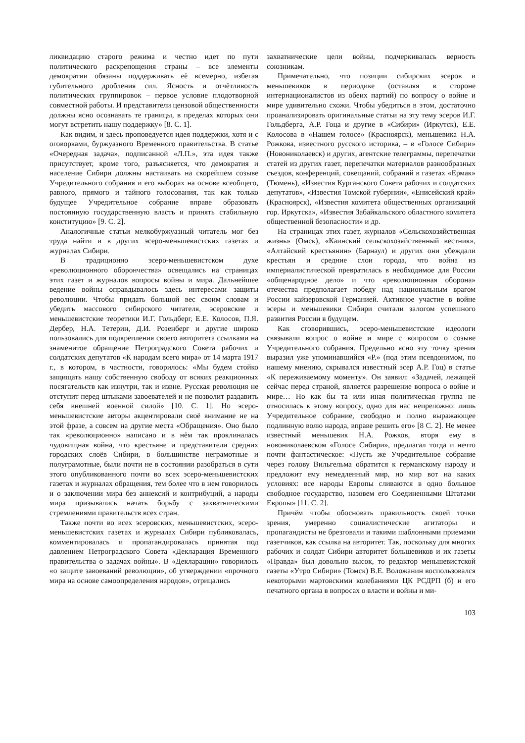ликвидацию старого режима и честно идет по пути политического раскрепощения страны – все элементы демократии обязаны поддерживать её всемерно, избегая губительного дробления сил. Ясность и отчётливость политических группировок – первое условие плодотворной совместной работы. И представители цензовой общественности должны ясно осознавать те границы, в пределах которых они могут встретить нашу поддержку» [8. С. 1].
Как видим, и здесь проповедуется идея поддержки, хотя и с оговорками, буржуазного Временного правительства. В статье «Очередная задача», подписанной «Л.П.», эта идея также присутствует, кроме того, разъясняется, что демократия и население Сибири должны настаивать на скорейшем созыве Учредительного собрания и его выборах на основе всеобщего, равного, прямого и тайного голосования, так как только будущее Учредительное собрание вправе образовать постоянную государственную власть и принять стабильную конституцию» [9. С. 2].
Аналогичные статьи мелкобуржуазный читатель мог без труда найти и в других эсеро-меньшевистских газетах и журналах Сибири.
В традиционно эсеро-меньшевистском духе «революционного оборончества» освещались на страницах этих газет и журналов вопросы войны и мира. Дальнейшее ведение войны оправдывалось здесь интересами защиты революции. Чтобы придать большой вес своим словам и убедить массового сибирского читателя, эсеровские и меньшевистские теоретики И.Г. Гольдберг, Е.Е. Колосов, П.Я. Дербер, Н.А. Тетерин, Д.И. Розенберг и другие широко пользовались для подкрепления своего авторитета ссылками на знаменитое обращение Петроградского Совета рабочих и солдатских депутатов «К народам всего мира» от 14 марта 1917 г., в котором, в частности, говорилось: «Мы будем стойко защищать нашу собственную свободу от всяких реакционных посягательств как изнутри, так и извне. Русская революция не отступит перед штыками завоевателей и не позволит раздавить себя внешней военной силой» [10. С. 1]. Но эсеро-меньшевистские авторы акцентировали своё внимание не на этой фразе, а совсем на другие места «Обращения». Оно было так «революционно» написано и в нём так проклиналась чудовищная война, что крестьяне и представители средних городских слоёв Сибири, в большинстве неграмотные и полуграмотные, были почти не в состоянии разобраться в сути этого опубликованного почти во всех эсеро-меньшевистских газетах и журналах обращения, тем более что в нем говорилось и о заключении мира без аннексий и контрибуций, а народы мира призывались начать борьбу с захватническими стремлениями правительств всех стран.
Также почти во всех эсеровских, меньшевистских, эсеро-меньшевистских газетах и журналах Сибири публиковалась, комментировалась и пропагандировалась принятая под давлением Петроградского Совета «Декларация Временного правительства о задачах войны». В «Декларации» говорилось «о защите завоеваний революции», об утверждении «прочного мира на основе самоопределения народов», отрицались
захватнические цели войны, подчеркивалась верность союзникам.
Примечательно, что позиции сибирских эсеров и меньшевиков в периодике (оставляя в стороне интернационалистов из обеих партий) по вопросу о войне и мире удивительно схожи. Чтобы убедиться в этом, достаточно проанализировать оригинальные статьи на эту тему эсеров И.Г. Гольдберга, А.Р. Гоца и другие в «Сибири» (Иркутск), Е.Е. Колосова в «Нашем голосе» (Красноярск), меньшевика Н.А. Рожкова, известного русского историка, – в «Голосе Сибири» (Новониколаевск) и других, агентские телеграммы, перепечатки статей из других газет, перепечатки материалов разнообразных съездов, конференций, совещаний, собраний в газетах «Ермак» (Тюмень), «Известия Курганского Совета рабочих и солдатских депутатов», «Известия Томской губернии», «Енисейский край» (Красноярск), «Известия комитета общественных организаций гор. Иркутска», «Известия Забайкальского областного комитета общественной безопасности» и др.
На страницах этих газет, журналов «Сельскохозяйственная жизнь» (Омск), «Каинский сельскохозяйственный вестник», «Алтайский крестьянин» (Барнаул) и других они убеждали крестьян и средние слои города, что война из империалистической превратилась в необходимое для России «общенародное дело» и что «революционная оборона» отечества предполагает победу над национальным врагом России кайзеровской Германией. Активное участие в войне эсеры и меньшевики Сибири считали залогом успешного развития России в будущем.
Как сговорившись, эсеро-меньшевистские идеологи связывали вопрос о войне и мире с вопросом о созыве Учредительного собрания. Предельно ясно эту точку зрения выразил уже упоминавшийся «Р.» (под этим псевдонимом, по нашему мнению, скрывался известный эсер А.Р. Гоц) в статье «К переживаемому моменту». Он заявил: «Задачей, лежащей сейчас перед страной, является разрешение вопроса о войне и мире… Но как бы та или иная политическая группа не относилась к этому вопросу, одно для нас непреложно: лишь Учредительное собрание, свободно и полно выражающее подлинную волю народа, вправе решить его» [8 С. 2]. Не менее известный меньшевик Н.А. Рожков, вторя ему в новониколаевском «Голосе Сибири», предлагал тогда и нечто почти фантастическое: «Пусть же Учредительное собрание через голову Вильгельма обратится к германскому народу и предложит ему немедленный мир, но мир вот на каких условиях: все народы Европы сливаются в одно большое свободное государство, назовем его Соединенными Штатами Европы» [11. С. 2].
Причём чтобы обосновать правильность своей точки зрения, умеренно социалистические агитаторы и пропагандисты не брезговали и такими шаблонными приемами газетчиков, как ссылка на авторитет. Так, поскольку для многих рабочих и солдат Сибири авторитет большевиков и их газеты «Правда» был довольно высок, то редактор меньшевистской газеты «Утро Сибири» (Томск) В.Е. Воложанин воспользовался некоторыми мартовскими колебаниями ЦК РСДРП (б) и его печатного органа в вопросах о власти и войны и ми-
103